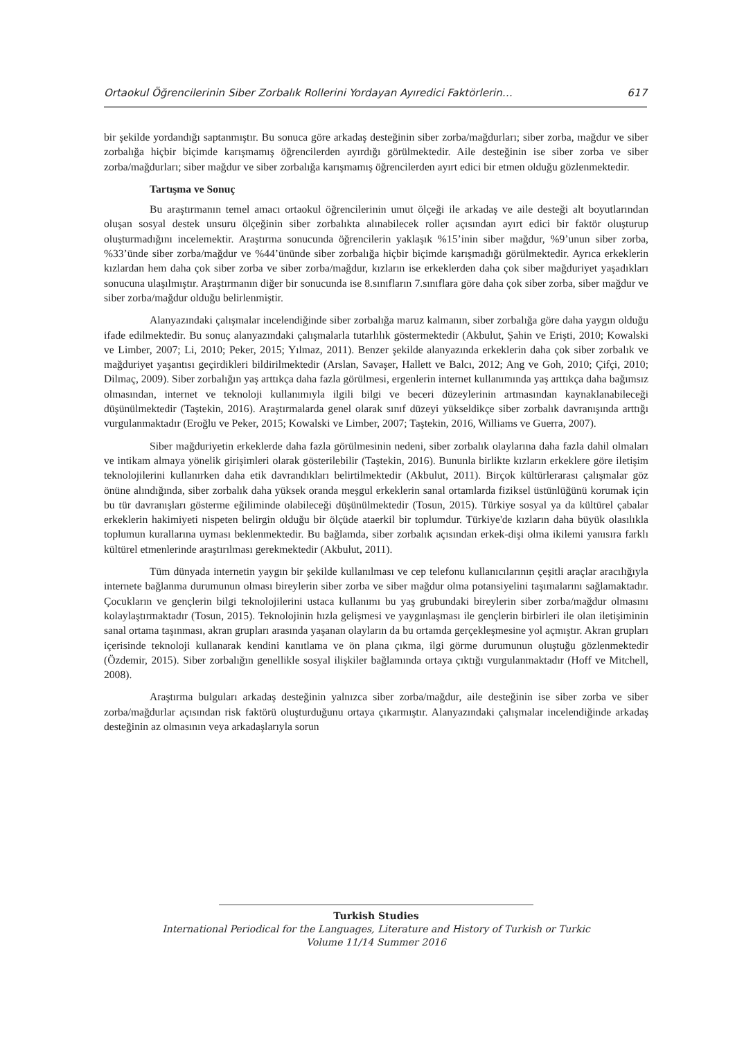Ortaokul Öğrencilerinin Siber Zorbalık Rollerini Yordayan Ayıredici Faktörlerin… 617
bir şekilde yordandığı saptanmıştır. Bu sonuca göre arkadaş desteğinin siber zorba/mağdurları; siber zorba, mağdur ve siber zorbalığa hiçbir biçimde karışmamış öğrencilerden ayırdığı görülmektedir. Aile desteğinin ise siber zorba ve siber zorba/mağdurları; siber mağdur ve siber zorbalığa karışmamış öğrencilerden ayırt edici bir etmen olduğu gözlenmektedir.
Tartışma ve Sonuç
Bu araştırmanın temel amacı ortaokul öğrencilerinin umut ölçeği ile arkadaş ve aile desteği alt boyutlarından oluşan sosyal destek unsuru ölçeğinin siber zorbalıkta alınabilecek roller açısından ayırt edici bir faktör oluşturup oluşturmadığını incelemektir. Araştırma sonucunda öğrencilerin yaklaşık %15’inin siber mağdur, %9’unun siber zorba, %33’ünde siber zorba/mağdur ve %44’ününde siber zorbalığa hiçbir biçimde karışmadığı görülmektedir. Ayrıca erkeklerin kızlardan hem daha çok siber zorba ve siber zorba/mağdur, kızların ise erkeklerden daha çok siber mağduriyet yaşadıkları sonucuna ulaşılmıştır. Araştırmanın diğer bir sonucunda ise 8.sınıfların 7.sınıflara göre daha çok siber zorba, siber mağdur ve siber zorba/mağdur olduğu belirlenmiştir.
Alanyazındaki çalışmalar incelendiğinde siber zorbalığa maruz kalmanın, siber zorbalığa göre daha yaygın olduğu ifade edilmektedir. Bu sonuç alanyazındaki çalışmalarla tutarlılık göstermektedir (Akbulut, Şahin ve Erişti, 2010; Kowalski ve Limber, 2007; Li, 2010; Peker, 2015; Yılmaz, 2011). Benzer şekilde alanyazında erkeklerin daha çok siber zorbalık ve mağduriyet yaşantısı geçirdikleri bildirilmektedir (Arslan, Savaşer, Hallett ve Balcı, 2012; Ang ve Goh, 2010; Çifçi, 2010; Dilmaç, 2009). Siber zorbalığın yaş arttıkça daha fazla görülmesi, ergenlerin internet kullanımında yaş arttıkça daha bağımsız olmasından, internet ve teknoloji kullanımıyla ilgili bilgi ve beceri düzeylerinin artmasından kaynaklanabileceği düşünülmektedir (Taştekin, 2016). Araştırmalarda genel olarak sınıf düzeyi yükseldikçe siber zorbalık davranışında arttığı vurgulanmaktadır (Eroğlu ve Peker, 2015; Kowalski ve Limber, 2007; Taştekin, 2016, Williams ve Guerra, 2007).
Siber mağduriyetin erkeklerde daha fazla görülmesinin nedeni, siber zorbalık olaylarına daha fazla dahil olmaları ve intikam almaya yönelik girişimleri olarak gösterilebilir (Taştekin, 2016). Bununla birlikte kızların erkeklere göre iletişim teknolojilerini kullanırken daha etik davrandıkları belirtilmektedir (Akbulut, 2011). Birçok kültürlerarası çalışmalar göz önüne alındığında, siber zorbalık daha yüksek oranda meşgul erkeklerin sanal ortamlarda fiziksel üstünlüğünü korumak için bu tür davranışları gösterme eğiliminde olabileceği düşünülmektedir (Tosun, 2015). Türkiye sosyal ya da kültürel çabalar erkeklerin hakimiyeti nispeten belirgin olduğu bir ölçüde ataerkil bir toplumdur. Türkiye'de kızların daha büyük olasılıkla toplumun kurallarına uyması beklenmektedir. Bu bağlamda, siber zorbalık açısından erkek-dişi olma ikilemi yanısıra farklı kültürel etmenlerinde araştırılması gerekmektedir (Akbulut, 2011).
Tüm dünyada internetin yaygın bir şekilde kullanılması ve cep telefonu kullanıcılarının çeşitli araçlar aracılığıyla internete bağlanma durumunun olması bireylerin siber zorba ve siber mağdur olma potansiyelini taşımalarını sağlamaktadır. Çocukların ve gençlerin bilgi teknolojilerini ustaca kullanımı bu yaş grubundaki bireylerin siber zorba/mağdur olmasını kolaylaştırmaktadır (Tosun, 2015). Teknolojinin hızla gelişmesi ve yaygınlaşması ile gençlerin birbirleri ile olan iletişiminin sanal ortama taşınması, akran grupları arasında yaşanan olayların da bu ortamda gerçekleşmesine yol açmıştır. Akran grupları içerisinde teknoloji kullanarak kendini kanıtlama ve ön plana çıkma, ilgi görme durumunun oluştuğu gözlenmektedir (Özdemir, 2015). Siber zorbalığın genellikle sosyal ilişkiler bağlamında ortaya çıktığı vurgulanmaktadır (Hoff ve Mitchell, 2008).
Araştırma bulguları arkadaş desteğinin yalnızca siber zorba/mağdur, aile desteğinin ise siber zorba ve siber zorba/mağdurlar açısından risk faktörü oluşturduğunu ortaya çıkarmıştır. Alanyazındaki çalışmalar incelendiğinde arkadaş desteğinin az olmasının veya arkadaşlarıyla sorun
Turkish Studies
International Periodical for the Languages, Literature and History of Turkish or Turkic
Volume 11/14 Summer 2016